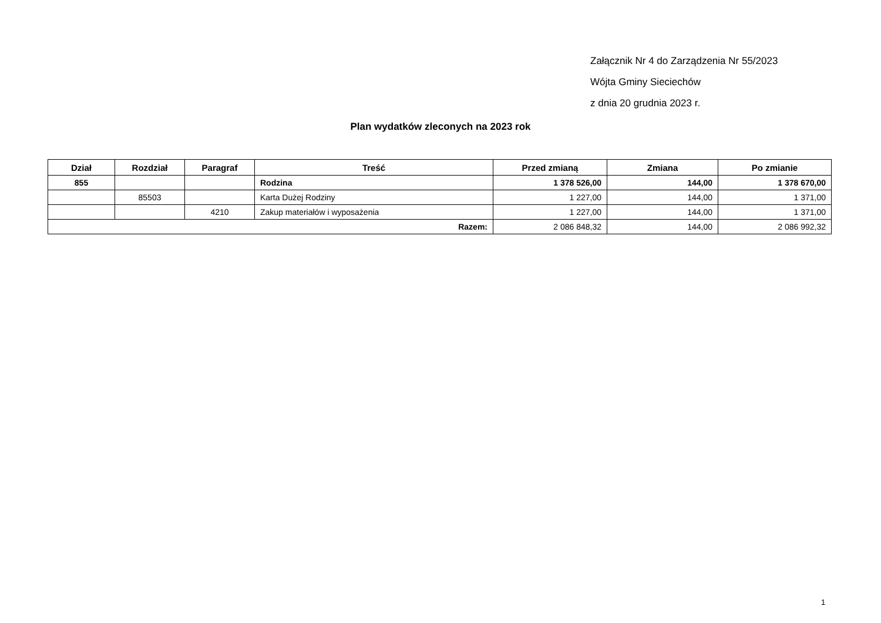Załącznik Nr 4 do Zarządzenia Nr 55/2023
Wójta Gminy Sieciechów
z dnia 20 grudnia 2023 r.
Plan wydatków zleconych na 2023 rok
| Dział | Rozdział | Paragraf | Treść | Przed zmianą | Zmiana | Po zmianie |
| --- | --- | --- | --- | --- | --- | --- |
| 855 | | | Rodzina | 1 378 526,00 | 144,00 | 1 378 670,00 |
| | 85503 | | Karta Dużej Rodziny | 1 227,00 | 144,00 | 1 371,00 |
| | | 4210 | Zakup materiałów i wyposażenia | 1 227,00 | 144,00 | 1 371,00 |
| Razem: | | | | 2 086 848,32 | 144,00 | 2 086 992,32 |
1